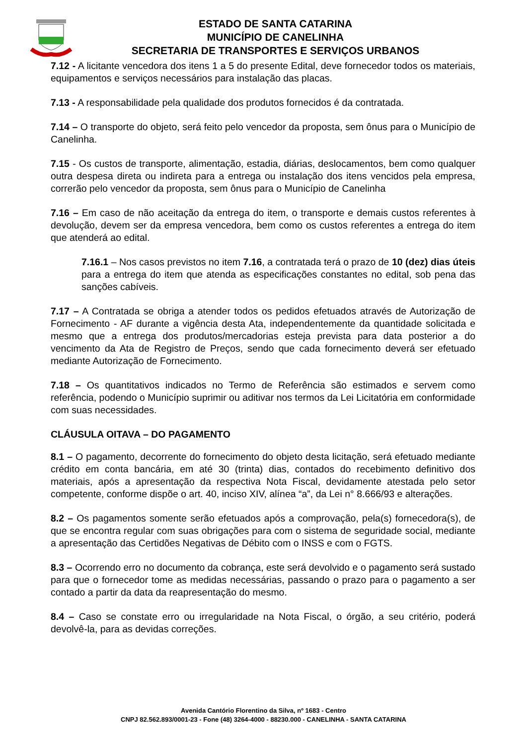ESTADO DE SANTA CATARINA
MUNICÍPIO DE CANELINHA
SECRETARIA DE TRANSPORTES E SERVIÇOS URBANOS
7.12 - A licitante vencedora dos itens 1 a 5 do presente Edital, deve fornecedor todos os materiais, equipamentos e serviços necessários para instalação das placas.
7.13 - A responsabilidade pela qualidade dos produtos fornecidos é da contratada.
7.14 – O transporte do objeto, será feito pelo vencedor da proposta, sem ônus para o Município de Canelinha.
7.15 - Os custos de transporte, alimentação, estadia, diárias, deslocamentos, bem como qualquer outra despesa direta ou indireta para a entrega ou instalação dos itens vencidos pela empresa, correrão pelo vencedor da proposta, sem ônus para o Município de Canelinha
7.16 – Em caso de não aceitação da entrega do item, o transporte e demais custos referentes à devolução, devem ser da empresa vencedora, bem como os custos referentes a entrega do item que atenderá ao edital.
7.16.1 – Nos casos previstos no item 7.16, a contratada terá o prazo de 10 (dez) dias úteis para a entrega do item que atenda as especificações constantes no edital, sob pena das sanções cabíveis.
7.17 – A Contratada se obriga a atender todos os pedidos efetuados através de Autorização de Fornecimento - AF durante a vigência desta Ata, independentemente da quantidade solicitada e mesmo que a entrega dos produtos/mercadorias esteja prevista para data posterior a do vencimento da Ata de Registro de Preços, sendo que cada fornecimento deverá ser efetuado mediante Autorização de Fornecimento.
7.18 – Os quantitativos indicados no Termo de Referência são estimados e servem como referência, podendo o Município suprimir ou aditivar nos termos da Lei Licitatória em conformidade com suas necessidades.
CLÁUSULA OITAVA – DO PAGAMENTO
8.1 – O pagamento, decorrente do fornecimento do objeto desta licitação, será efetuado mediante crédito em conta bancária, em até 30 (trinta) dias, contados do recebimento definitivo dos materiais, após a apresentação da respectiva Nota Fiscal, devidamente atestada pelo setor competente, conforme dispõe o art. 40, inciso XIV, alínea “a”, da Lei n° 8.666/93 e alterações.
8.2 – Os pagamentos somente serão efetuados após a comprovação, pela(s) fornecedora(s), de que se encontra regular com suas obrigações para com o sistema de seguridade social, mediante a apresentação das Certidões Negativas de Débito com o INSS e com o FGTS.
8.3 – Ocorrendo erro no documento da cobrança, este será devolvido e o pagamento será sustado para que o fornecedor tome as medidas necessárias, passando o prazo para o pagamento a ser contado a partir da data da reapresentação do mesmo.
8.4 – Caso se constate erro ou irregularidade na Nota Fiscal, o órgão, a seu critério, poderá devolvê-la, para as devidas correções.
Avenida Cantório Florentino da Silva, nº 1683 - Centro
CNPJ 82.562.893/0001-23 - Fone (48) 3264-4000 - 88230.000 - CANELINHA - SANTA CATARINA